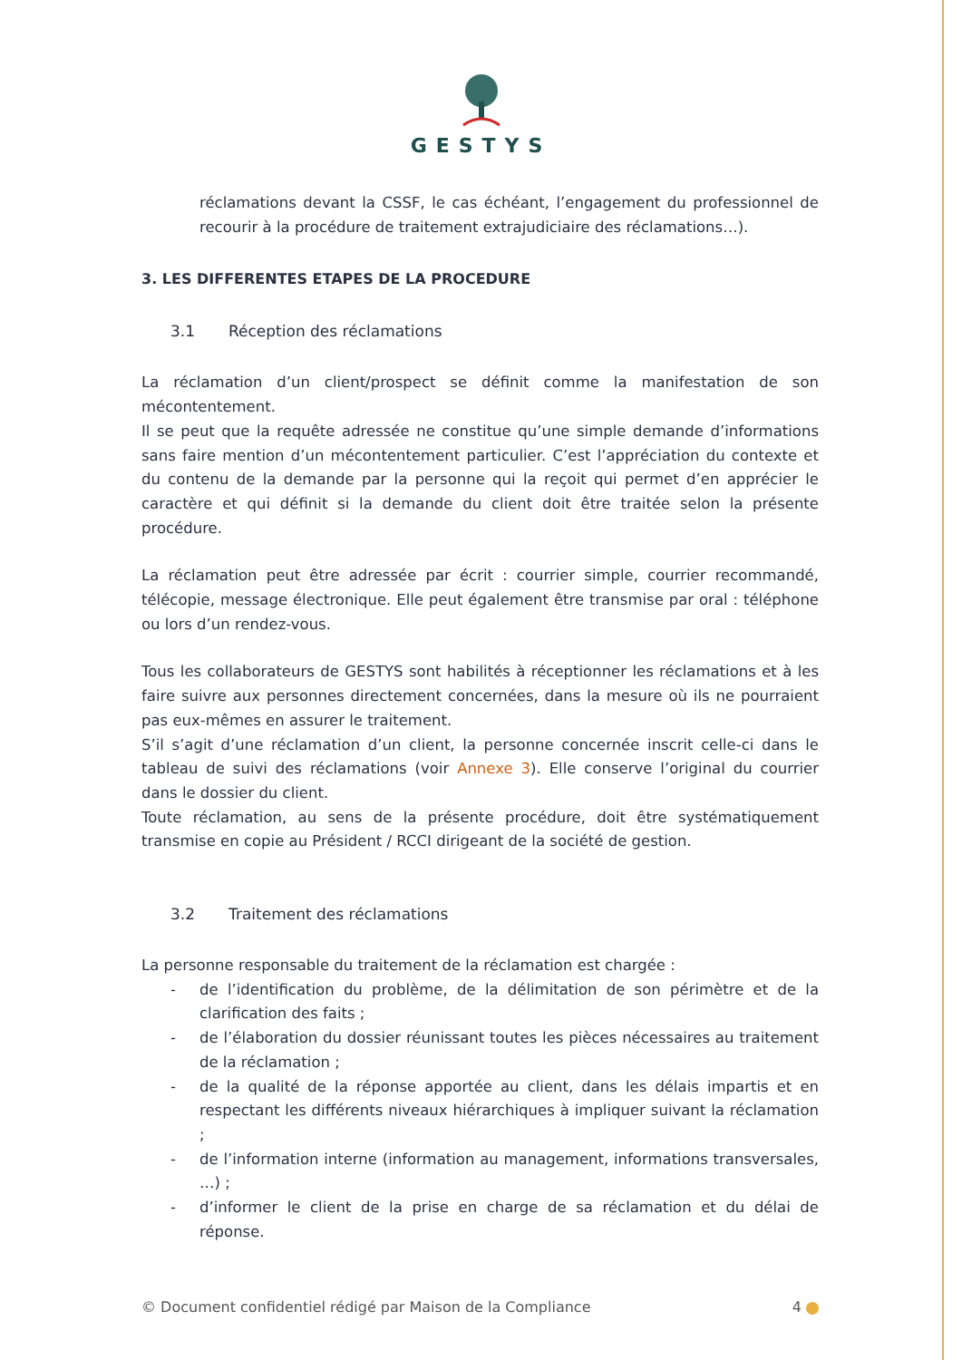GESTYS
réclamations devant la CSSF, le cas échéant, l’engagement du professionnel de recourir à la procédure de traitement extrajudiciaire des réclamations…).
3. LES DIFFERENTES ETAPES DE LA PROCEDURE
3.1 Réception des réclamations
La réclamation d’un client/prospect se définit comme la manifestation de son mécontentement.
Il se peut que la requête adressée ne constitue qu’une simple demande d’informations sans faire mention d’un mécontentement particulier. C’est l’appréciation du contexte et du contenu de la demande par la personne qui la reçoit qui permet d’en apprécier le caractère et qui définit si la demande du client doit être traitée selon la présente procédure.
La réclamation peut être adressée par écrit : courrier simple, courrier recommandé, télécopie, message électronique. Elle peut également être transmise par oral : téléphone ou lors d’un rendez-vous.
Tous les collaborateurs de GESTYS sont habilités à réceptionner les réclamations et à les faire suivre aux personnes directement concernées, dans la mesure où ils ne pourraient pas eux-mêmes en assurer le traitement.
S’il s’agit d’une réclamation d’un client, la personne concernée inscrit celle-ci dans le tableau de suivi des réclamations (voir Annexe 3). Elle conserve l’original du courrier dans le dossier du client.
Toute réclamation, au sens de la présente procédure, doit être systématiquement transmise en copie au Président / RCCI dirigeant de la société de gestion.
3.2 Traitement des réclamations
La personne responsable du traitement de la réclamation est chargée :
- de l’identification du problème, de la délimitation de son périmètre et de la clarification des faits ;
- de l’élaboration du dossier réunissant toutes les pièces nécessaires au traitement de la réclamation ;
- de la qualité de la réponse apportée au client, dans les délais impartis et en respectant les différents niveaux hiérarchiques à impliquer suivant la réclamation ;
- de l’information interne (information au management, informations transversales, …) ;
- d’informer le client de la prise en charge de sa réclamation et du délai de réponse.
© Document confidentiel rédigé par Maison de la Compliance 4